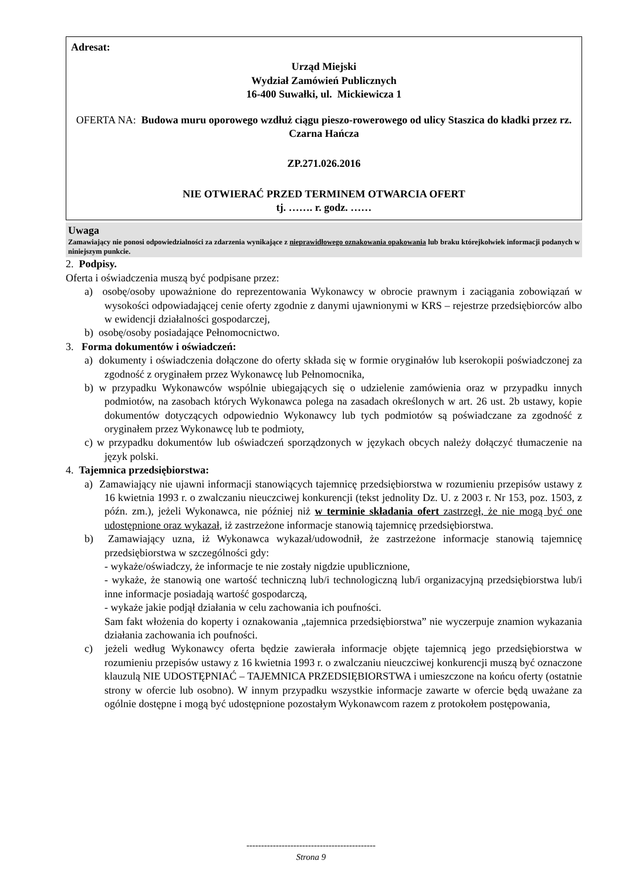Adresat:
Urząd Miejski
Wydział Zamówień Publicznych
16-400 Suwałki, ul. Mickiewicza 1
OFERTA NA: Budowa muru oporowego wzdłuż ciągu pieszo-rowerowego od ulicy Staszica do kładki przez rz. Czarna Hańcza
ZP.271.026.2016
NIE OTWIERAĆ PRZED TERMINEM OTWARCIA OFERT
tj. ……. r. godz. ……
Uwaga
Zamawiający nie ponosi odpowiedzialności za zdarzenia wynikające z nieprawidłowego oznakowania opakowania lub braku którejkolwiek informacji podanych w niniejszym punkcie.
2. Podpisy.
Oferta i oświadczenia muszą być podpisane przez:
a) osobę/osoby upoważnione do reprezentowania Wykonawcy w obrocie prawnym i zaciągania zobowiązań w wysokości odpowiadającej cenie oferty zgodnie z danymi ujawnionymi w KRS – rejestrze przedsiębiorców albo w ewidencji działalności gospodarczej,
b) osobę/osoby posiadające Pełnomocnictwo.
3. Forma dokumentów i oświadczeń:
a) dokumenty i oświadczenia dołączone do oferty składa się w formie oryginałów lub kserokopii poświadczonej za zgodność z oryginałem przez Wykonawcę lub Pełnomocnika,
b) w przypadku Wykonawców wspólnie ubiegających się o udzielenie zamówienia oraz w przypadku innych podmiotów, na zasobach których Wykonawca polega na zasadach określonych w art. 26 ust. 2b ustawy, kopie dokumentów dotyczących odpowiednio Wykonawcy lub tych podmiotów są poświadczane za zgodność z oryginałem przez Wykonawcę lub te podmioty,
c) w przypadku dokumentów lub oświadczeń sporządzonych w językach obcych należy dołączyć tłumaczenie na język polski.
4. Tajemnica przedsiębiorstwa:
a) Zamawiający nie ujawni informacji stanowiących tajemnicę przedsiębiorstwa w rozumieniu przepisów ustawy z 16 kwietnia 1993 r. o zwalczaniu nieuczciwej konkurencji (tekst jednolity Dz. U. z 2003 r. Nr 153, poz. 1503, z późn. zm.), jeżeli Wykonawca, nie później niż w terminie składania ofert zastrzegł, że nie mogą być one udostępnione oraz wykazał, iż zastrzeżone informacje stanowią tajemnicę przedsiębiorstwa.
b) Zamawiający uzna, iż Wykonawca wykazał/udowodnił, że zastrzeżone informacje stanowią tajemnicę przedsiębiorstwa w szczególności gdy:
- wykaże/oświadczy, że informacje te nie zostały nigdzie upublicznione,
- wykaże, że stanowią one wartość techniczną lub/i technologiczną lub/i organizacyjną przedsiębiorstwa lub/i inne informacje posiadają wartość gospodarczą,
- wykaże jakie podjął działania w celu zachowania ich poufności.
Sam fakt włożenia do koperty i oznakowania „tajemnica przedsiębiorstwa” nie wyczerpuje znamion wykazania działania zachowania ich poufności.
c) jeżeli według Wykonawcy oferta będzie zawierała informacje objęte tajemnicą jego przedsiębiorstwa w rozumieniu przepisów ustawy z 16 kwietnia 1993 r. o zwalczaniu nieuczciwej konkurencji muszą być oznaczone klauzulą NIE UDOSTĘPNIAĆ – TAJEMNICA PRZEDSIĘBIORSTWA i umieszczone na końcu oferty (ostatnie strony w ofercie lub osobno). W innym przypadku wszystkie informacje zawarte w ofercie będą uważane za ogólnie dostępne i mogą być udostępnione pozostałym Wykonawcom razem z protokołem postępowania,
--------------------------------------------
Strona 9